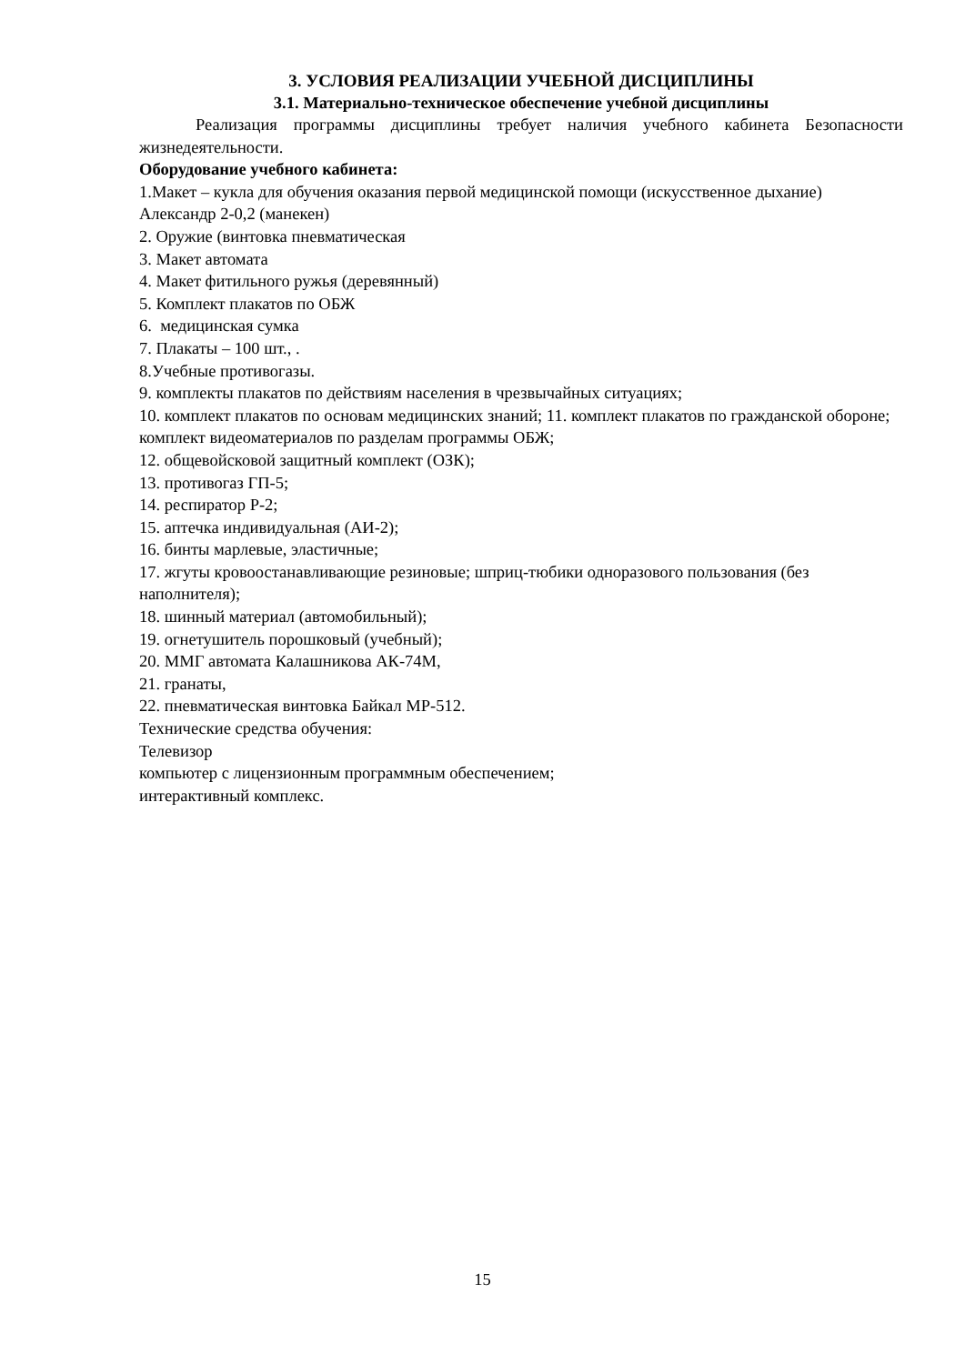3. УСЛОВИЯ РЕАЛИЗАЦИИ УЧЕБНОЙ ДИСЦИПЛИНЫ
3.1. Материально-техническое обеспечение учебной дисциплины
Реализация программы дисциплины требует наличия учебного кабинета Безопасности жизнедеятельности.
Оборудование учебного кабинета:
1.Макет – кукла для обучения оказания первой медицинской помощи (искусственное дыхание) Александр 2-0,2 (манекен)
2. Оружие (винтовка пневматическая
3. Макет автомата
4. Макет фитильного ружья (деревянный)
5. Комплект плакатов по ОБЖ
6. медицинская сумка
7. Плакаты – 100 шт., .
8.Учебные противогазы.
9. комплекты плакатов по действиям населения в чрезвычайных ситуациях;
10. комплект плакатов по основам медицинских знаний; 11. комплект плакатов по гражданской обороне; комплект видеоматериалов по разделам программы ОБЖ;
12. общевойсковой защитный комплект (ОЗК);
13. противогаз ГП-5;
14. респиратор Р-2;
15. аптечка индивидуальная (АИ-2);
16. бинты марлевые, эластичные;
17. жгуты кровоостанавливающие резиновые; шприц-тюбики одноразового пользования (без наполнителя);
18. шинный материал (автомобильный);
19. огнетушитель порошковый (учебный);
20. ММГ автомата Калашникова АК-74М,
21. гранаты,
22. пневматическая винтовка Байкал МР-512.
Технические средства обучения:
Телевизор
компьютер с лицензионным программным обеспечением;
интерактивный комплекс.
15